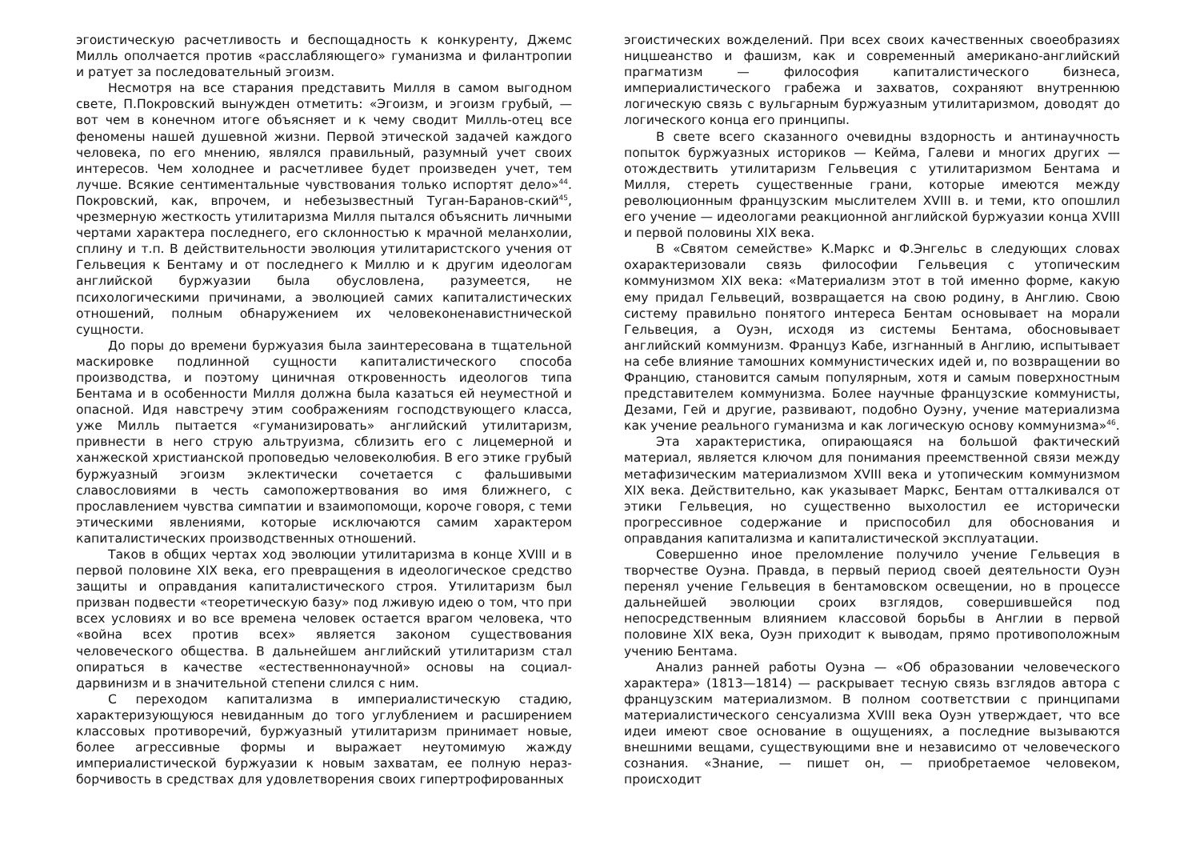эгоистическую расчетливость и беспощадность к конкуренту, Джемс Милль ополчается против «расслабляющего» гуманизма и филантропии и ратует за последовательный эгоизм.
Несмотря на все старания представить Милля в самом выгодном свете, П.Покровский вынужден отметить: «Эгоизм, и эгоизм грубый, — вот чем в конечном итоге объясняет и к чему сводит Милль-отец все феномены нашей душевной жизни. Первой этической задачей каждого человека, по его мнению, являлся правильный, разумный учет своих интересов. Чем холоднее и расчетливее будет произведен учет, тем лучше. Всякие сентиментальные чувствования только испортят дело»<sup>44</sup>. Покровский, как, впрочем, и небезызвестный Туган-Баранов-ский<sup>45</sup>, чрезмерную жесткость утилитаризма Милля пытался объяснить личными чертами характера последнего, его склонностью к мрачной меланхолии, сплину и т.п. В действительности эволюция утилитаристского учения от Гельвеция к Бентаму и от последнего к Миллю и к другим идеологам английской буржуазии была обусловлена, разумеется, не психологическими причинами, а эволюцией самих капиталистических отношений, полным обнаружением их человеконенавистнической сущности.
До поры до времени буржуазия была заинтересована в тщательной маскировке подлинной сущности капиталистического способа производства, и поэтому циничная откровенность идеологов типа Бентама и в особенности Милля должна была казаться ей неуместной и опасной. Идя навстречу этим соображениям господствующего класса, уже Милль пытается «гуманизировать» английский утилитаризм, привнести в него струю альтруизма, сблизить его с лицемерной и ханжеской христианской проповедью человеколюбия. В его этике грубый буржуазный эгоизм эклектически сочетается с фальшивыми славословиями в честь самопожертвования во имя ближнего, с прославлением чувства симпатии и взаимопомощи, короче говоря, с теми этическими явлениями, которые исключаются самим характером капиталистических производственных отношений.
Таков в общих чертах ход эволюции утилитаризма в конце XVIII и в первой половине XIX века, его превращения в идеологическое средство защиты и оправдания капиталистического строя. Утилитаризм был призван подвести «теоретическую базу» под лживую идею о том, что при всех условиях и во все времена человек остается врагом человека, что «война всех против всех» является законом существования человеческого общества. В дальнейшем английский утилитаризм стал опираться в качестве «естественнонаучной» основы на социал-дарвинизм и в значительной степени слился с ним.
С переходом капитализма в империалистическую стадию, характеризующуюся невиданным до того углублением и расширением классовых противоречий, буржуазный утилитаризм принимает новые, более агрессивные формы и выражает неутомимую жажду империалистической буржуазии к новым захватам, ее полную нераз-борчивость в средствах для удовлетворения своих гипертрофированных
эгоистических вожделений. При всех своих качественных своеобразиях ницшеанство и фашизм, как и современный американо-английский прагматизм — философия капиталистического бизнеса, империалистического грабежа и захватов, сохраняют внутреннюю логическую связь с вульгарным буржуазным утилитаризмом, доводят до логического конца его принципы.
В свете всего сказанного очевидны вздорность и антинаучность попыток буржуазных историков — Кейма, Галеви и многих других — отождествить утилитаризм Гельвеция с утилитаризмом Бентама и Милля, стереть существенные грани, которые имеются между революционным французским мыслителем XVIII в. и теми, кто опошлил его учение — идеологами реакционной английской буржуазии конца XVIII и первой половины XIX века.
В «Святом семействе» К.Маркс и Ф.Энгельс в следующих словах охарактеризовали связь философии Гельвеция с утопическим коммунизмом XIX века: «Материализм этот в той именно форме, какую ему придал Гельвеций, возвращается на свою родину, в Англию. Свою систему правильно понятого интереса Бентам основывает на морали Гельвеция, а Оуэн, исходя из системы Бентама, обосновывает английский коммунизм. Француз Кабе, изгнанный в Англию, испытывает на себе влияние тамошних коммунистических идей и, по возвращении во Францию, становится самым популярным, хотя и самым поверхностным представителем коммунизма. Более научные французские коммунисты, Дезами, Гей и другие, развивают, подобно Оуэну, учение материализма как учение реального гуманизма и как логическую основу коммунизма»<sup>46</sup>.
Эта характеристика, опирающаяся на большой фактический материал, является ключом для понимания преемственной связи между метафизическим материализмом XVIII века и утопическим коммунизмом XIX века. Действительно, как указывает Маркс, Бентам отталкивался от этики Гельвеция, но существенно выхолостил ее исторически прогрессивное содержание и приспособил для обоснования и оправдания капитализма и капиталистической эксплуатации.
Совершенно иное преломление получило учение Гельвеция в творчестве Оуэна. Правда, в первый период своей деятельности Оуэн перенял учение Гельвеция в бентамовском освещении, но в процессе дальнейшей эволюции сроих взглядов, совершившейся под непосредственным влиянием классовой борьбы в Англии в первой половине XIX века, Оуэн приходит к выводам, прямо противоположным учению Бентама.
Анализ ранней работы Оуэна — «Об образовании человеческого характера» (1813—1814) — раскрывает тесную связь взглядов автора с французским материализмом. В полном соответствии с принципами материалистического сенсуализма XVIII века Оуэн утверждает, что все идеи имеют свое основание в ощущениях, а последние вызываются внешними вещами, существующими вне и независимо от человеческого сознания. «Знание, — пишет он, — приобретаемое человеком, происходит